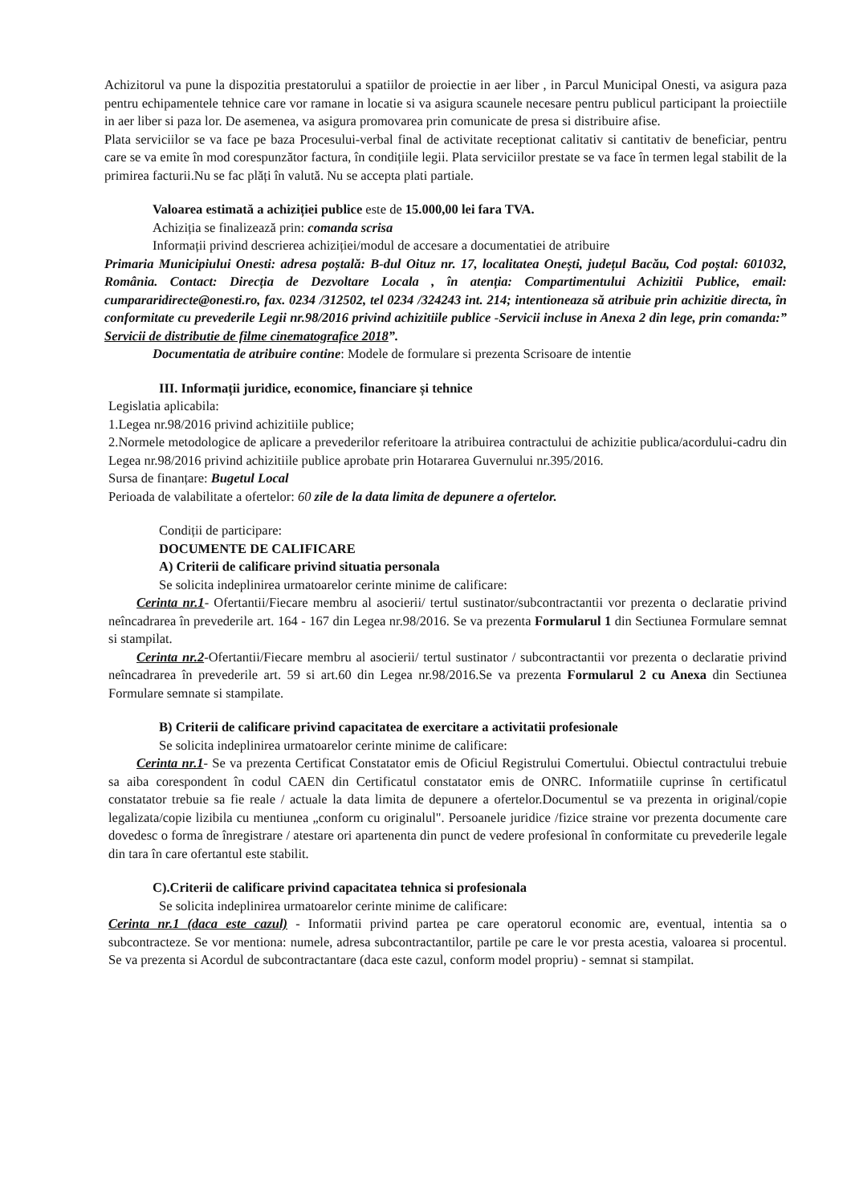Achizitorul va pune la dispozitia prestatorului a spatiilor de proiectie in aer liber , in Parcul Municipal Onesti, va asigura paza pentru echipamentele tehnice care vor ramane in locatie si va asigura scaunele necesare pentru publicul participant la proiectiile in aer liber si paza lor. De asemenea, va asigura promovarea prin comunicate de presa si distribuire afise.
Plata serviciilor se va face pe baza Procesului-verbal final de activitate receptionat calitativ si cantitativ de beneficiar, pentru care se va emite în mod corespunzător factura, în condițiile legii. Plata serviciilor prestate se va face în termen legal stabilit de la primirea facturii.Nu se fac plăți în valută. Nu se accepta plati partiale.
Valoarea estimată a achiziției publice este de 15.000,00 lei fara TVA.
Achiziția se finalizează prin: comanda scrisa
Informații privind descrierea achiziției/modul de accesare a documentatiei de atribuire
Primaria Municipiului Onesti: adresa poștală: B-dul Oituz nr. 17, localitatea Onești, județul Bacău, Cod poștal: 601032, România. Contact: Direcția de Dezvoltare Locala , în atenția: Compartimentului Achizitii Publice, email: cumpararidirecte@onesti.ro, fax. 0234 /312502, tel 0234 /324243 int. 214; intentioneaza să atribuie prin achizitie directa, în conformitate cu prevederile Legii nr.98/2016 privind achizitiile publice -Servicii incluse in Anexa 2 din lege, prin comanda:” Servicii de distributie de filme cinematografice 2018”.
Documentatia de atribuire contine: Modele de formulare si prezenta Scrisoare de intentie
III. Informații juridice, economice, financiare și tehnice
Legislatia aplicabila:
1.Legea nr.98/2016 privind achizitiile publice;
2.Normele metodologice de aplicare a prevederilor referitoare la atribuirea contractului de achizitie publica/acordului-cadru din Legea nr.98/2016 privind achizitiile publice aprobate prin Hotararea Guvernului nr.395/2016.
Sursa de finanțare: Bugetul Local
Perioada de valabilitate a ofertelor: 60 zile de la data limita de depunere a ofertelor.
Condiții de participare:
DOCUMENTE DE CALIFICARE
A) Criterii de calificare privind situatia personala
Se solicita indeplinirea urmatoarelor cerinte minime de calificare:
Cerinta nr.1- Ofertantii/Fiecare membru al asocierii/ tertul sustinator/subcontractantii vor prezenta o declaratie privind neîncadrarea în prevederile art. 164 - 167 din Legea nr.98/2016. Se va prezenta Formularul 1 din Sectiunea Formulare semnat si stampilat.
Cerinta nr.2-Ofertantii/Fiecare membru al asocierii/ tertul sustinator / subcontractantii vor prezenta o declaratie privind neîncadrarea în prevederile art. 59 si art.60 din Legea nr.98/2016.Se va prezenta Formularul 2 cu Anexa din Sectiunea Formulare semnate si stampilate.
B) Criterii de calificare privind capacitatea de exercitare a activitatii profesionale
Se solicita indeplinirea urmatoarelor cerinte minime de calificare:
Cerinta nr.1- Se va prezenta Certificat Constatator emis de Oficiul Registrului Comertului. Obiectul contractului trebuie sa aiba corespondent în codul CAEN din Certificatul constatator emis de ONRC. Informatiile cuprinse în certificatul constatator trebuie sa fie reale / actuale la data limita de depunere a ofertelor.Documentul se va prezenta in original/copie legalizata/copie lizibila cu mentiunea „conform cu originalul". Persoanele juridice /fizice straine vor prezenta documente care dovedesc o forma de înregistrare / atestare ori apartenenta din punct de vedere profesional în conformitate cu prevederile legale din tara în care ofertantul este stabilit.
C).Criterii de calificare privind capacitatea tehnica si profesionala
Se solicita indeplinirea urmatoarelor cerinte minime de calificare:
Cerinta nr.1 (daca este cazul) - Informatii privind partea pe care operatorul economic are, eventual, intentia sa o subcontracteze. Se vor mentiona: numele, adresa subcontractantilor, partile pe care le vor presta acestia, valoarea si procentul. Se va prezenta si Acordul de subcontractantare (daca este cazul, conform model propriu) - semnat si stampilat.